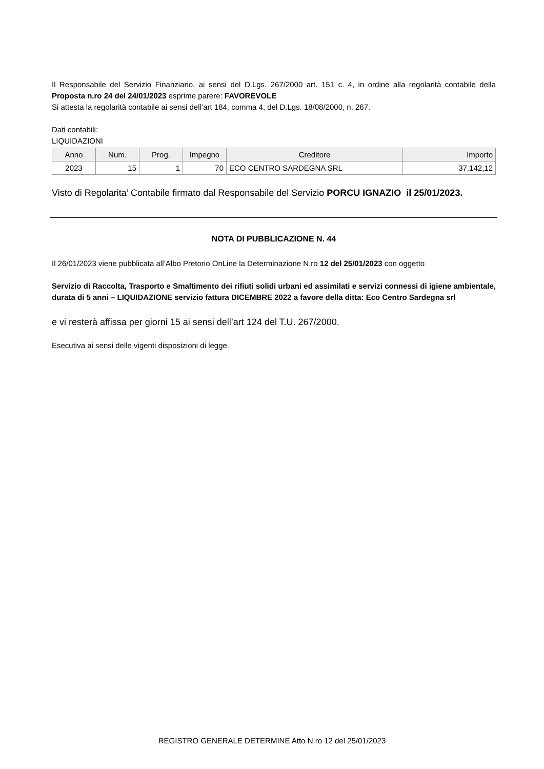Il Responsabile del Servizio Finanziario, ai sensi del D.Lgs. 267/2000 art. 151 c. 4, in ordine alla regolarità contabile della Proposta n.ro 24 del 24/01/2023 esprime parere: FAVOREVOLE
Si attesta la regolarità contabile ai sensi dell’art 184, comma 4, del D.Lgs. 18/08/2000, n. 267.
Dati contabili:
LIQUIDAZIONI
| Anno | Num. | Prog. | Impegno | Creditore | Importo |
| --- | --- | --- | --- | --- | --- |
| 2023 | 15 | 1 | 70 | ECO CENTRO SARDEGNA SRL | 37.142,12 |
Visto di Regolarita’ Contabile firmato dal Responsabile del Servizio PORCU IGNAZIO il 25/01/2023.
NOTA DI PUBBLICAZIONE N. 44
Il 26/01/2023 viene pubblicata all’Albo Pretorio OnLine la Determinazione N.ro 12 del 25/01/2023 con oggetto
Servizio di Raccolta, Trasporto e Smaltimento dei rifiuti solidi urbani ed assimilati e servizi connessi di igiene ambientale, durata di 5 anni – LIQUIDAZIONE servizio fattura DICEMBRE 2022 a favore della ditta: Eco Centro Sardegna srl
e vi resterà affissa per giorni 15 ai sensi dell’art 124 del T.U. 267/2000.
Esecutiva ai sensi delle vigenti disposizioni di legge.
REGISTRO GENERALE DETERMINE Atto N.ro 12 del 25/01/2023